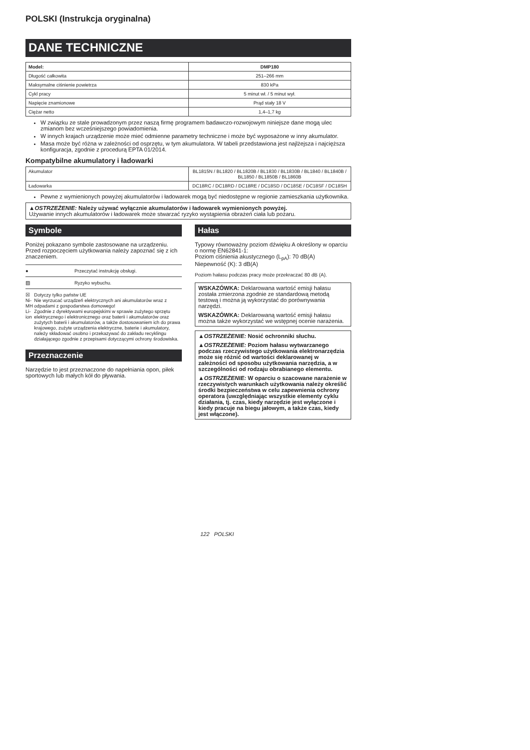POLSKI (Instrukcja oryginalna)
DANE TECHNICZNE
| Model: | DMP180 |
| Długość całkowita | 251–266 mm |
| Maksymalne ciśnienie powietrza | 830 kPa |
| Cykl pracy | 5 minut wł. / 5 minut wył. |
| Napięcie znamionowe | Prąd stały 18 V |
| Ciężar netto | 1,4–1,7 kg |
W związku ze stale prowadzonym przez naszą firmę programem badawczo-rozwojowym niniejsze dane mogą ulec zmianom bez wcześniejszego powiadomienia.
W innych krajach urządzenie może mieć odmienne parametry techniczne i może być wyposażone w inny akumulator.
Masa może być różna w zależności od osprzętu, w tym akumulatora. W tabeli przedstawiona jest najlżejsza i najcięższa konfiguracja, zgodnie z procedurą EPTA 01/2014.
Kompatybilne akumulatory i ładowarki
| Akumulator | BL1815N / BL1820 / BL1820B / BL1830 / BL1830B / BL1840 / BL1840B / BL1850 / BL1850B / BL1860B |
| Ładowarka | DC18RC / DC18RD / DC18RE / DC18SD / DC18SE / DC18SF / DC18SH |
Pewne z wymienionych powyżej akumulatorów i ładowarek mogą być niedostępne w regionie zamieszkania użytkownika.
▲OSTRZEŻENIE: Należy używać wyłącznie akumulatorów i ładowarek wymienionych powyżej.
Używanie innych akumulatorów i ładowarek może stwarzać ryzyko wystąpienia obrażeń ciała lub pożaru.
Symbole
Poniżej pokazano symbole zastosowane na urządzeniu. Przed rozpoczęciem użytkowania należy zapoznać się z ich znaczeniem.
● Przeczytać instrukcję obsługi.
▨ Ryzyko wybuchu.
☒ Ni-MH Li-ion Dotyczy tylko państw UE
Nie wyrzucać urządzeń elektrycznych ani akumulatorów wraz z odpadami z gospodarstwa domowego!
Zgodnie z dyrektywami europejskimi w sprawie zużytego sprzętu elektrycznego i elektronicznego oraz baterii i akumulatorów oraz zużytych baterii i akumulatorów, a także dostosowaniem ich do prawa krajowego, zużyte urządzenia elektryczne, baterie i akumulatory, należy składować osobno i przekazywać do zakładu recyklingu działającego zgodnie z przepisami dotyczącymi ochrony środowiska.
Przeznaczenie
Narzędzie to jest przeznaczone do napełniania opon, piłek sportowych lub małych kół do pływania.
Hałas
Typowy równoważny poziom dźwięku A określony w oparciu o normę EN62841-1:
Poziom ciśnienia akustycznego (L<sub>pA</sub>): 70 dB(A)
Niepewność (K): 3 dB(A)
Poziom hałasu podczas pracy może przekraczać 80 dB (A).
WSKAZÓWKA: Deklarowana wartość emisji hałasu została zmierzona zgodnie ze standardową metodą testową i można ją wykorzystać do porównywania narzędzi.
WSKAZÓWKA: Deklarowaną wartość emisji hałasu można także wykorzystać we wstępnej ocenie narażenia.
▲OSTRZEŻENIE: Nosić ochronniki słuchu.
▲OSTRZEŻENIE: Poziom hałasu wytwarzanego podczas rzeczywistego użytkowania elektronarzędzia może się różnić od wartości deklarowanej w zależności od sposobu użytkowania narzędzia, a w szczególności od rodzaju obrabianego elementu.
▲OSTRZEŻENIE: W oparciu o szacowane narażenie w rzeczywistych warunkach użytkowania należy określić środki bezpieczeństwa w celu zapewnienia ochrony operatora (uwzględniając wszystkie elementy cyklu działania, tj. czas, kiedy narzędzie jest wyłączone i kiedy pracuje na biegu jałowym, a także czas, kiedy jest włączone).
122 POLSKI